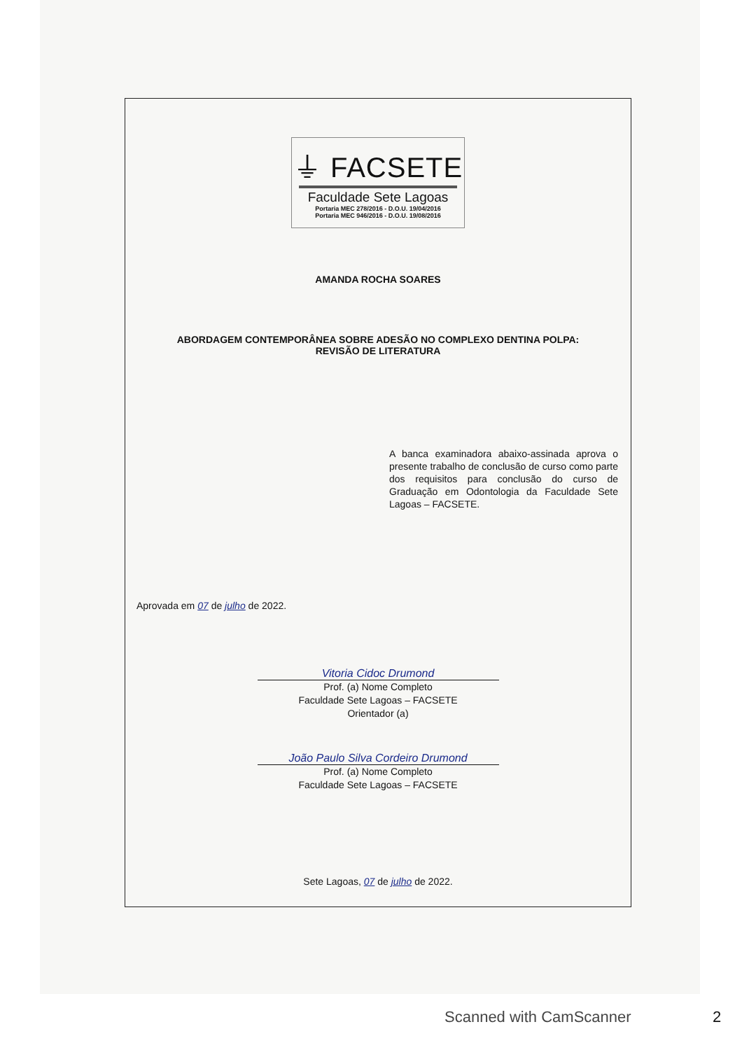⏚ FACSETE
Faculdade Sete Lagoas
Portaria MEC 278/2016 - D.O.U. 19/04/2016
Portaria MEC 946/2016 - D.O.U. 19/08/2016
AMANDA ROCHA SOARES
ABORDAGEM CONTEMPORÂNEA SOBRE ADESÃO NO COMPLEXO DENTINA POLPA:
REVISÃO DE LITERATURA
A banca examinadora abaixo-assinada aprova o presente trabalho de conclusão de curso como parte dos requisitos para conclusão do curso de Graduação em Odontologia da Faculdade Sete Lagoas – FACSETE.
Aprovada em 07 de julho de 2022.
Vitoria Cidoc Drumond
Prof. (a) Nome Completo
Faculdade Sete Lagoas – FACSETE
Orientador (a)
João Paulo Silva Cordeiro Drumond
Prof. (a) Nome Completo
Faculdade Sete Lagoas – FACSETE
Sete Lagoas, 07 de julho de 2022.
Scanned with CamScanner 2